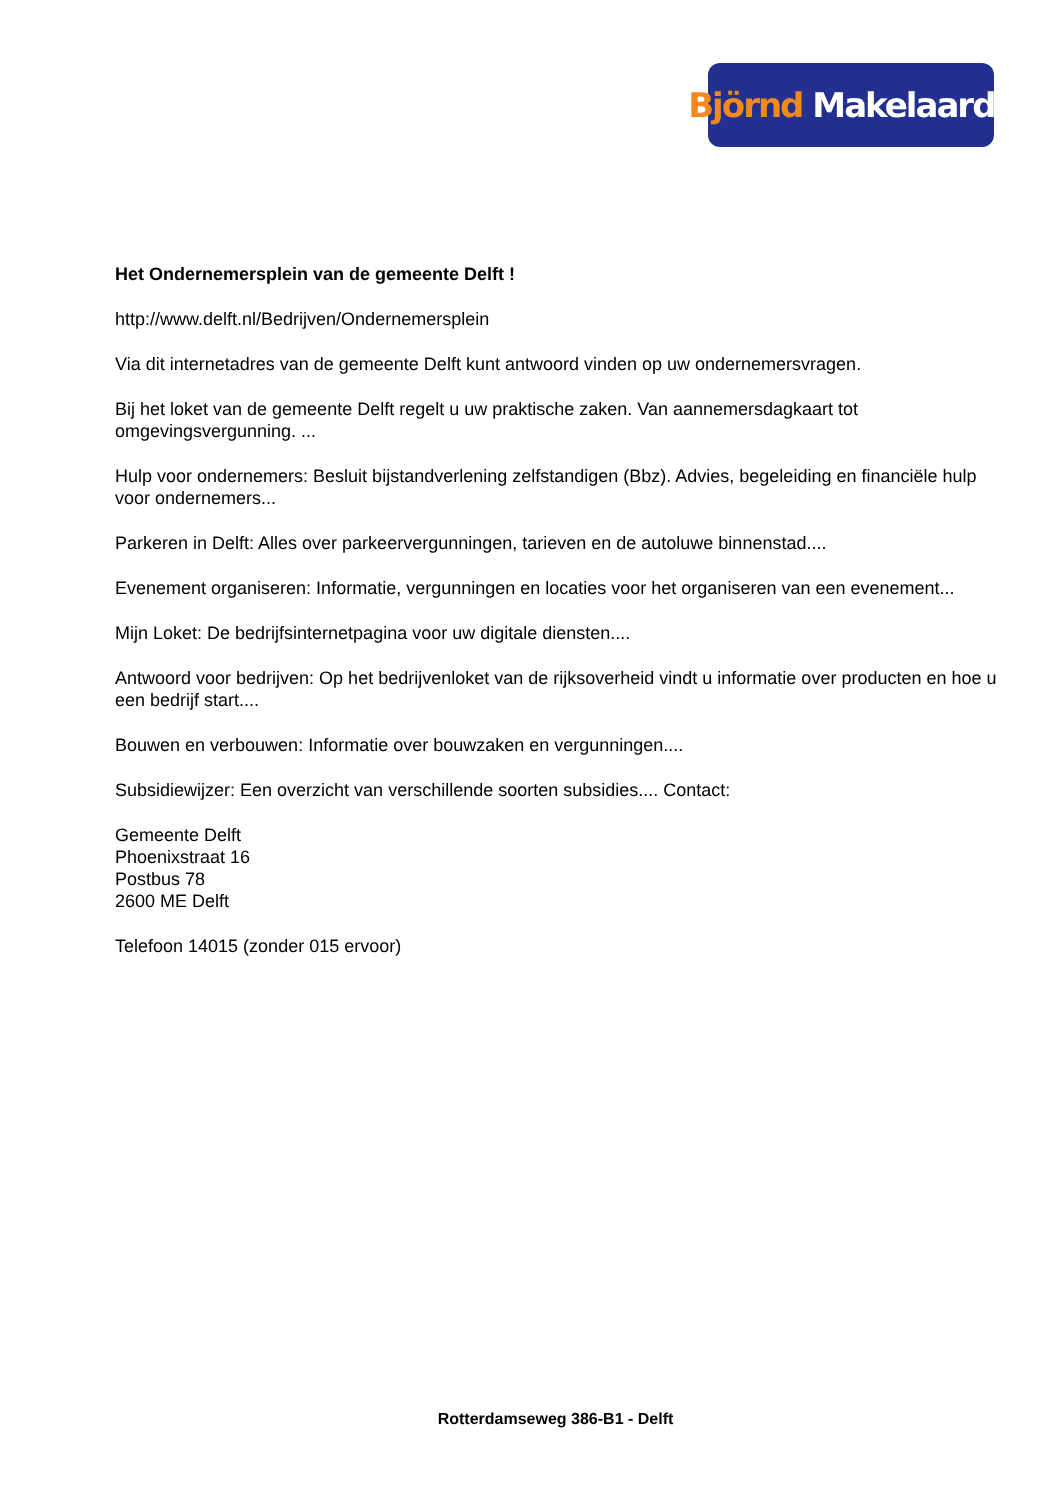Björnd Makelaardij
Het Ondernemersplein van de gemeente Delft !
http://www.delft.nl/Bedrijven/Ondernemersplein
Via dit internetadres van de gemeente Delft kunt antwoord vinden op uw ondernemersvragen.
Bij het loket van de gemeente Delft regelt u uw praktische zaken. Van aannemersdagkaart tot omgevingsvergunning. ...
Hulp voor ondernemers: Besluit bijstandverlening zelfstandigen (Bbz). Advies, begeleiding en financiële hulp voor ondernemers...
Parkeren in Delft: Alles over parkeervergunningen, tarieven en de autoluwe binnenstad....
Evenement organiseren: Informatie, vergunningen en locaties voor het organiseren van een evenement...
Mijn Loket: De bedrijfsinternetpagina voor uw digitale diensten....
Antwoord voor bedrijven: Op het bedrijvenloket van de rijksoverheid vindt u informatie over producten en hoe u een bedrijf start....
Bouwen en verbouwen: Informatie over bouwzaken en vergunningen....
Subsidiewijzer: Een overzicht van verschillende soorten subsidies.... Contact:
Gemeente Delft
Phoenixstraat 16
Postbus 78
2600 ME Delft
Telefoon 14015 (zonder 015 ervoor)
Rotterdamseweg 386-B1 - Delft